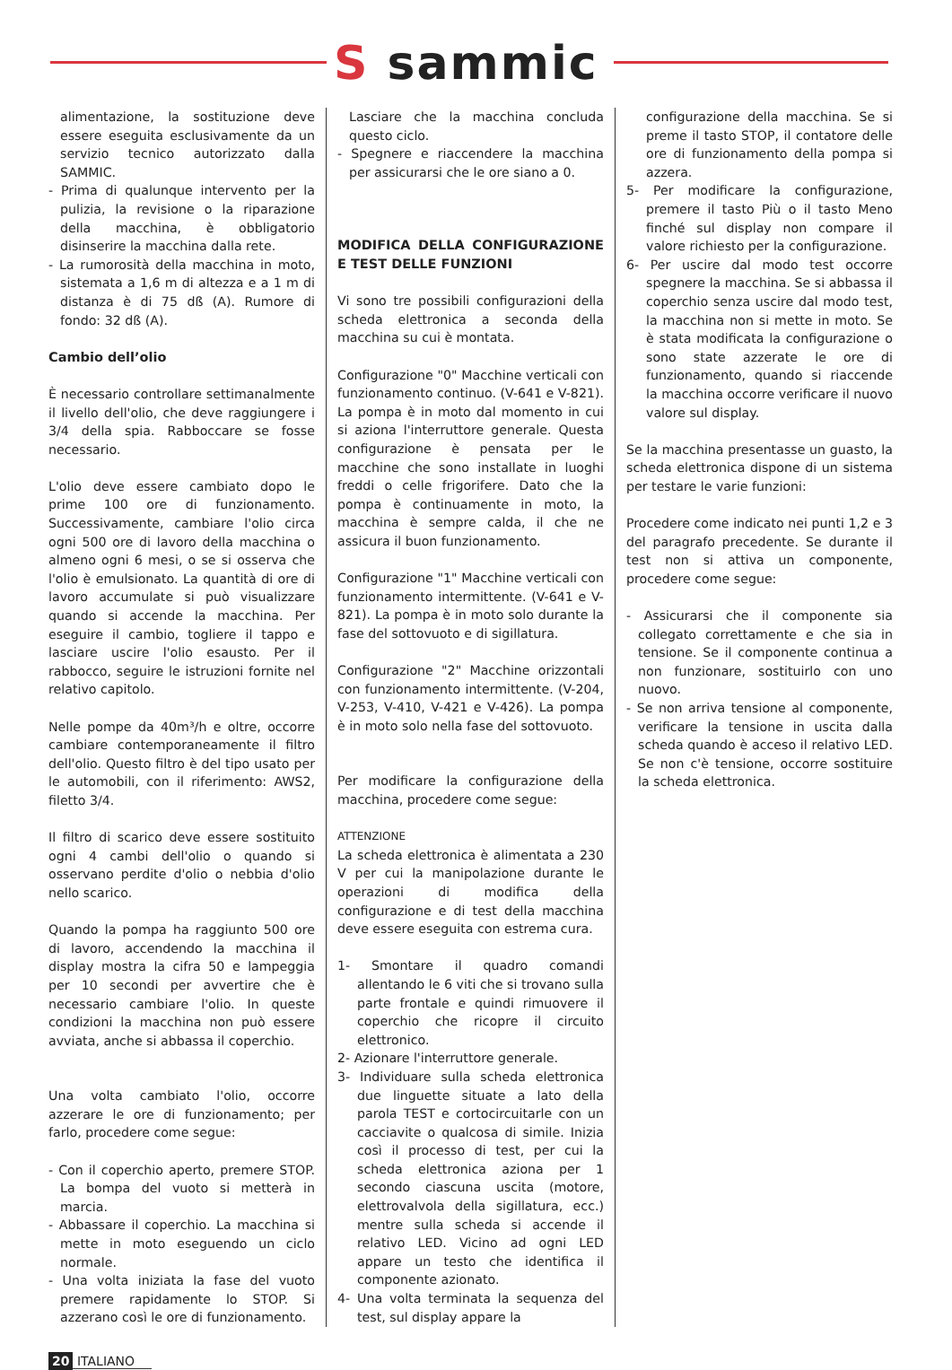S sammic
alimentazione, la sostituzione deve essere eseguita esclusivamente da un servizio tecnico autorizzato dalla SAMMIC.
- Prima di qualunque intervento per la pulizia, la revisione o la riparazione della macchina, è obbligatorio disinserire la macchina dalla rete.
- La rumorosità della macchina in moto, sistemata a 1,6 m di altezza e a 1 m di distanza è di 75 dß (A). Rumore di fondo: 32 dß (A).
Cambio dell’olio
È necessario controllare settimanalmente il livello dell'olio, che deve raggiungere i 3/4 della spia. Rabboccare se fosse necessario.
L'olio deve essere cambiato dopo le prime 100 ore di funzionamento. Successivamente, cambiare l'olio circa ogni 500 ore di lavoro della macchina o almeno ogni 6 mesi, o se si osserva che l'olio è emulsionato. La quantità di ore di lavoro accumulate si può visualizzare quando si accende la macchina. Per eseguire il cambio, togliere il tappo e lasciare uscire l'olio esausto. Per il rabbocco, seguire le istruzioni fornite nel relativo capitolo.
Nelle pompe da 40m³/h e oltre, occorre cambiare contemporaneamente il filtro dell'olio. Questo filtro è del tipo usato per le automobili, con il riferimento: AWS2, filetto 3/4.
Il filtro di scarico deve essere sostituito ogni 4 cambi dell'olio o quando si osservano perdite d'olio o nebbia d'olio nello scarico.
Quando la pompa ha raggiunto 500 ore di lavoro, accendendo la macchina il display mostra la cifra 50 e lampeggia per 10 secondi per avvertire che è necessario cambiare l'olio. In queste condizioni la macchina non può essere avviata, anche si abbassa il coperchio.
Una volta cambiato l'olio, occorre azzerare le ore di funzionamento; per farlo, procedere come segue:
- Con il coperchio aperto, premere STOP. La bompa del vuoto si metterà in marcia.
- Abbassare il coperchio. La macchina si mette in moto eseguendo un ciclo normale.
- Una volta iniziata la fase del vuoto premere rapidamente lo STOP. Si azzerano così le ore di funzionamento.
Lasciare che la macchina concluda questo ciclo.
- Spegnere e riaccendere la macchina per assicurarsi che le ore siano a 0.
MODIFICA DELLA CONFIGURAZIONE E TEST DELLE FUNZIONI
Vi sono tre possibili configurazioni della scheda elettronica a seconda della macchina su cui è montata.
Configurazione "0" Macchine verticali con funzionamento continuo. (V-641 e V-821). La pompa è in moto dal momento in cui si aziona l'interruttore generale. Questa configurazione è pensata per le macchine che sono installate in luoghi freddi o celle frigorifere. Dato che la pompa è continuamente in moto, la macchina è sempre calda, il che ne assicura il buon funzionamento.
Configurazione "1" Macchine verticali con funzionamento intermittente. (V-641 e V-821). La pompa è in moto solo durante la fase del sottovuoto e di sigillatura.
Configurazione "2" Macchine orizzontali con funzionamento intermittente. (V-204, V-253, V-410, V-421 e V-426). La pompa è in moto solo nella fase del sottovuoto.
Per modificare la configurazione della macchina, procedere come segue:
ATTENZIONE
La scheda elettronica è alimentata a 230 V per cui la manipolazione durante le operazioni di modifica della configurazione e di test della macchina deve essere eseguita con estrema cura.
1- Smontare il quadro comandi allentando le 6 viti che si trovano sulla parte frontale e quindi rimuovere il coperchio che ricopre il circuito elettronico.
2- Azionare l'interruttore generale.
3- Individuare sulla scheda elettronica due linguette situate a lato della parola TEST e cortocircuitarle con un cacciavite o qualcosa di simile. Inizia così il processo di test, per cui la scheda elettronica aziona per 1 secondo ciascuna uscita (motore, elettrovalvola della sigillatura, ecc.) mentre sulla scheda si accende il relativo LED. Vicino ad ogni LED appare un testo che identifica il componente azionato.
4- Una volta terminata la sequenza del test, sul display appare la
configurazione della macchina. Se si preme il tasto STOP, il contatore delle ore di funzionamento della pompa si azzera.
5- Per modificare la configurazione, premere il tasto Più o il tasto Meno finché sul display non compare il valore richiesto per la configurazione.
6- Per uscire dal modo test occorre spegnere la macchina. Se si abbassa il coperchio senza uscire dal modo test, la macchina non si mette in moto. Se è stata modificata la configurazione o sono state azzerate le ore di funzionamento, quando si riaccende la macchina occorre verificare il nuovo valore sul display.
Se la macchina presentasse un guasto, la scheda elettronica dispone di un sistema per testare le varie funzioni:
Procedere come indicato nei punti 1,2 e 3 del paragrafo precedente. Se durante il test non si attiva un componente, procedere come segue:
- Assicurarsi che il componente sia collegato correttamente e che sia in tensione. Se il componente continua a non funzionare, sostituirlo con uno nuovo.
- Se non arriva tensione al componente, verificare la tensione in uscita dalla scheda quando è acceso il relativo LED. Se non c'è tensione, occorre sostituire la scheda elettronica.
20 ITALIANO